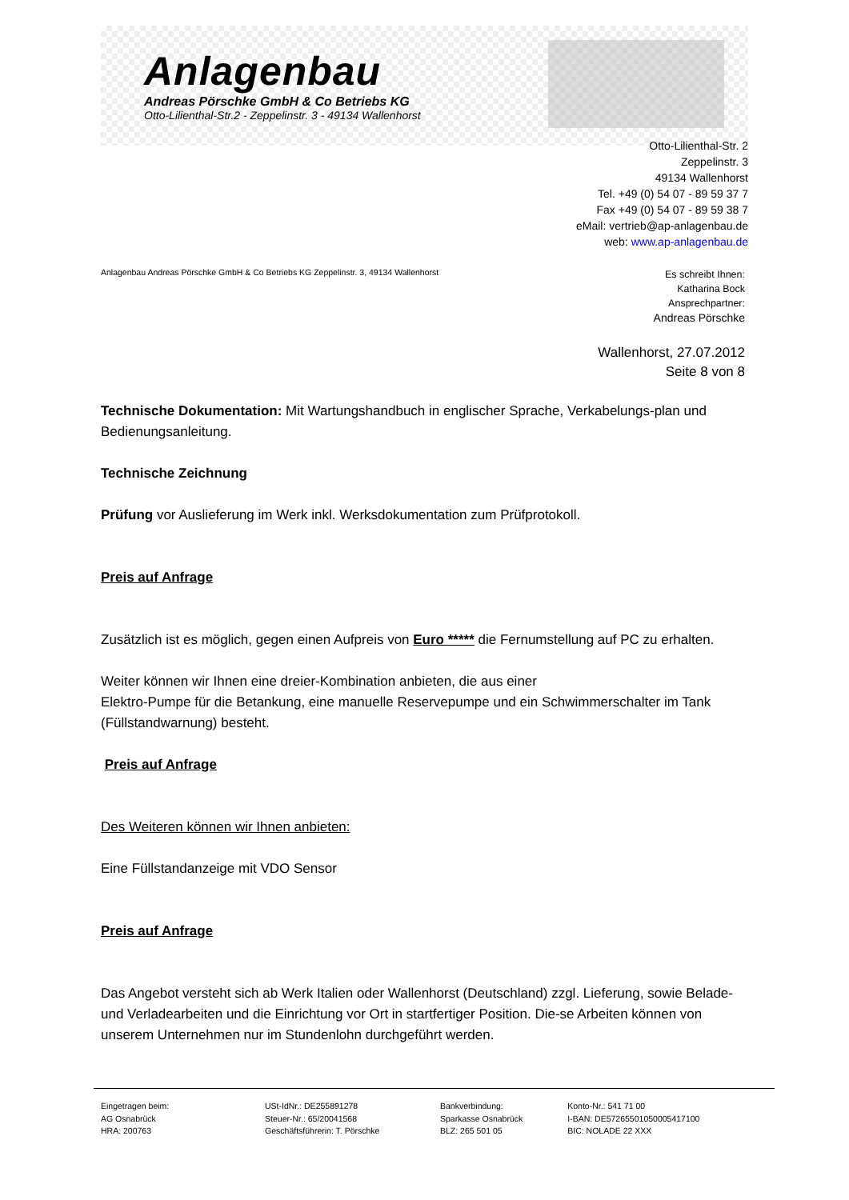Anlagenbau
Andreas Pörschke GmbH & Co Betriebs KG
Otto-Lilienthal-Str.2 - Zeppelinstr. 3 - 49134 Wallenhorst
Otto-Lilienthal-Str. 2
Zeppelinstr. 3
49134 Wallenhorst
Tel. +49 (0) 54 07 - 89 59 37 7
Fax +49 (0) 54 07 - 89 59 38 7
eMail: vertrieb@ap-anlagenbau.de
web: www.ap-anlagenbau.de
Anlagenbau Andreas Pörschke GmbH & Co Betriebs KG Zeppelinstr. 3, 49134 Wallenhorst
Es schreibt Ihnen:
Katharina Bock
Ansprechpartner:
Andreas Pörschke
Wallenhorst, 27.07.2012
Seite 8 von 8
Technische Dokumentation: Mit Wartungshandbuch in englischer Sprache, Verkabelungs-plan und Bedienungsanleitung.
Technische Zeichnung
Prüfung vor Auslieferung im Werk inkl. Werksdokumentation zum Prüfprotokoll.
Preis auf Anfrage
Zusätzlich ist es möglich, gegen einen Aufpreis von Euro ***** die Fernumstellung auf PC zu erhalten.
Weiter können wir Ihnen eine dreier-Kombination anbieten, die aus einer
Elektro-Pumpe für die Betankung, eine manuelle Reservepumpe und ein Schwimmerschalter im Tank (Füllstandwarnung) besteht.
Preis auf Anfrage
Des Weiteren können wir Ihnen anbieten:
Eine Füllstandanzeige mit VDO Sensor
Preis auf Anfrage
Das Angebot versteht sich ab Werk Italien oder Wallenhorst (Deutschland) zzgl. Lieferung, sowie Belade- und Verladearbeiten und die Einrichtung vor Ort in startfertiger Position. Die-se Arbeiten können von unserem Unternehmen nur im Stundenlohn durchgeführt werden.
Eingetragen beim:
AG Osnabrück
HRA: 200763
USt-IdNr.: DE255891278
Steuer-Nr.: 65/20041568
Geschäftsführerin: T. Pörschke
Bankverbindung:
Sparkasse Osnabrück
BLZ: 265 501 05
Konto-Nr.: 541 71 00
I-BAN: DE57265501050005417100
BIC: NOLADE 22 XXX